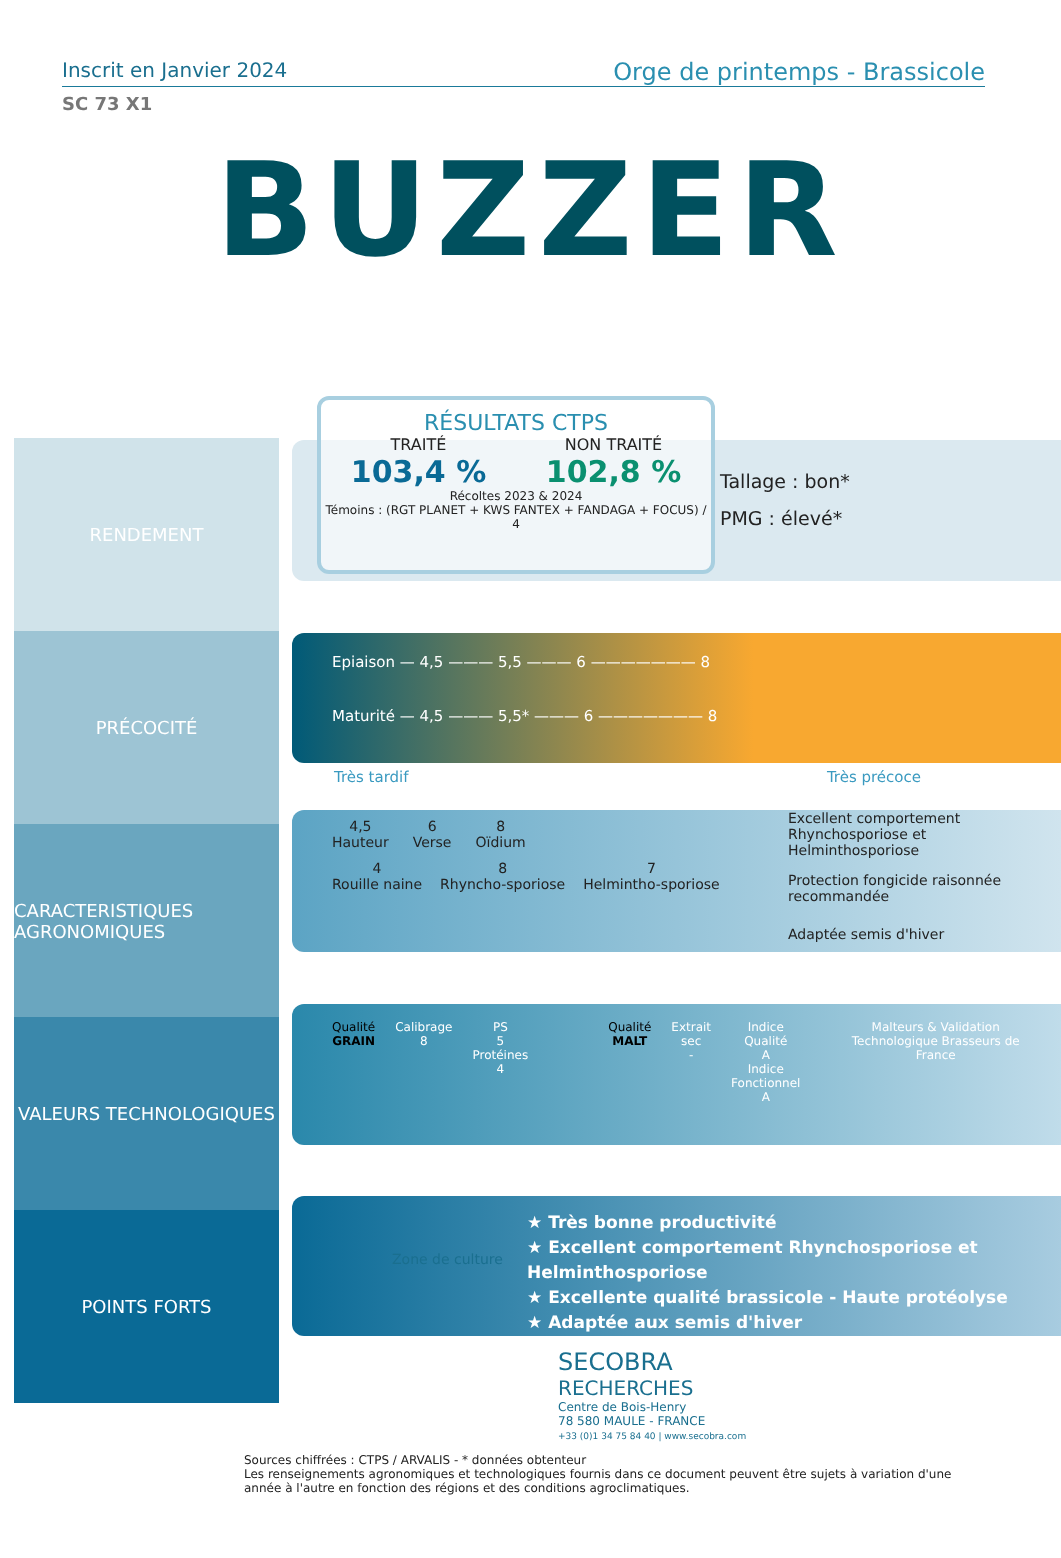Inscrit en Janvier 2024 Orge de printemps - Brassicole
SC 73 X1
BUZZER
RENDEMENT
PRÉCOCITÉ
CARACTERISTIQUES AGRONOMIQUES
VALEURS TECHNOLOGIQUES
POINTS FORTS
RÉSULTATS CTPS
TRAITÉ
103,4 %
NON TRAITÉ
102,8 %
Récoltes 2023 & 2024
Témoins : (RGT PLANET + KWS FANTEX + FANDAGA + FOCUS) / 4
Tallage : bon*
PMG : élevé*
Epiaison — 4,5 ——— 5,5 ——— 6 ——————— 8
Maturité — 4,5 ——— 5,5* ——— 6 ——————— 8
Très tardif Très précoce
4,5
Hauteur
6
Verse
8
Oïdium
4
Rouille naine
8
Rhyncho-sporiose
7
Helmintho-sporiose
Excellent comportement Rhynchosporiose et Helminthosporiose
Protection fongicide raisonnée recommandée
Adaptée semis d'hiver
Qualité
GRAIN
Calibrage
8
PS
5
Protéines
4
Qualité
MALT
Extrait sec
-
Indice Qualité
A
Indice Fonctionnel
A
Malteurs & Validation Technologique Brasseurs de France
Zone de culture
★ Très bonne productivité
★ Excellent comportement Rhynchosporiose et Helminthosporiose
★ Excellente qualité brassicole - Haute protéolyse
★ Adaptée aux semis d'hiver
SECOBRA
RECHERCHES
Centre de Bois-Henry
78 580 MAULE - FRANCE
+33 (0)1 34 75 84 40 | www.secobra.com
Sources chiffrées : CTPS / ARVALIS - * données obtenteur
Les renseignements agronomiques et technologiques fournis dans ce document peuvent être sujets à variation d'une année à l'autre en fonction des régions et des conditions agroclimatiques.